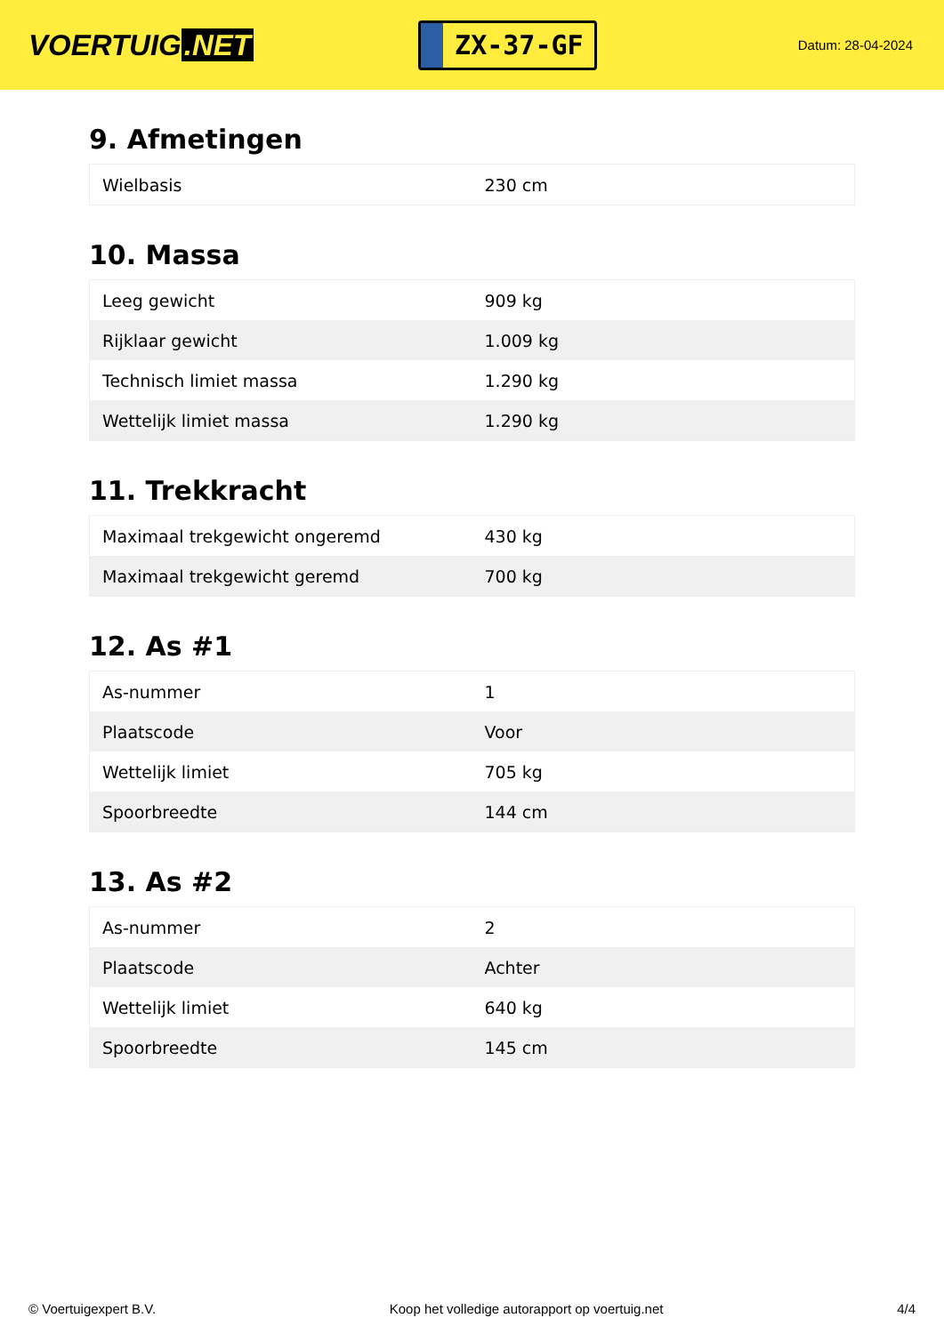VOERTUIG.NET
ZX-37-GF
Datum: 28-04-2024
9. Afmetingen
| Wielbasis | 230 cm |
10. Massa
| Leeg gewicht | 909 kg |
| Rijklaar gewicht | 1.009 kg |
| Technisch limiet massa | 1.290 kg |
| Wettelijk limiet massa | 1.290 kg |
11. Trekkracht
| Maximaal trekgewicht ongeremd | 430 kg |
| Maximaal trekgewicht geremd | 700 kg |
12. As #1
| As-nummer | 1 |
| Plaatscode | Voor |
| Wettelijk limiet | 705 kg |
| Spoorbreedte | 144 cm |
13. As #2
| As-nummer | 2 |
| Plaatscode | Achter |
| Wettelijk limiet | 640 kg |
| Spoorbreedte | 145 cm |
© Voertuigexpert B.V. Koop het volledige autorapport op voertuig.net 4/4